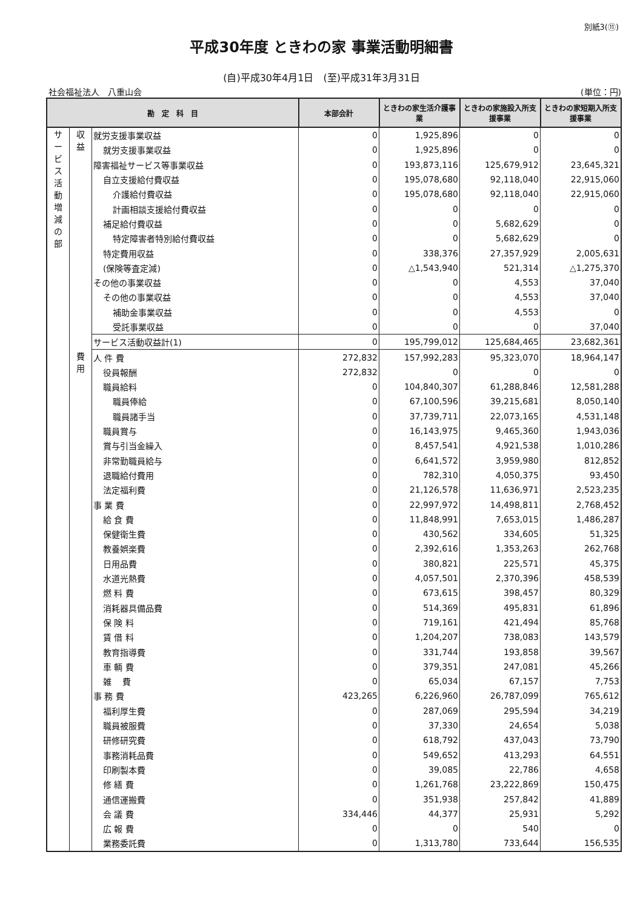別紙3(⑪)
平成30年度 ときわの家 事業活動明細書
(自)平成30年4月1日　(至)平成31年3月31日
社会福祉法人　八重山会 (単位：円)
| 勘 定 科 目 | | | 本部会計 | ときわの家生活介護事業 | ときわの家施設入所支援事業 | ときわの家短期入所支援事業 |
| --- | --- | --- | --- | --- | --- | --- |
| サ ー ビ ス 活 動 増 減 の 部 | 収 益 | 就労支援事業収益 | 0 | 1,925,896 | 0 | 0 |
| | | 就労支援事業収益 | 0 | 1,925,896 | 0 | 0 |
| | | 障害福祉サービス等事業収益 | 0 | 193,873,116 | 125,679,912 | 23,645,321 |
| | | 自立支援給付費収益 | 0 | 195,078,680 | 92,118,040 | 22,915,060 |
| | | 介護給付費収益 | 0 | 195,078,680 | 92,118,040 | 22,915,060 |
| | | 計画相談支援給付費収益 | 0 | 0 | 0 | 0 |
| | | 補足給付費収益 | 0 | 0 | 5,682,629 | 0 |
| | | 特定障害者特別給付費収益 | 0 | 0 | 5,682,629 | 0 |
| | | 特定費用収益 | 0 | 338,376 | 27,357,929 | 2,005,631 |
| | | (保険等査定減) | 0 | △1,543,940 | 521,314 | △1,275,370 |
| | | その他の事業収益 | 0 | 0 | 4,553 | 37,040 |
| | | その他の事業収益 | 0 | 0 | 4,553 | 37,040 |
| | | 補助金事業収益 | 0 | 0 | 4,553 | 0 |
| | | 受託事業収益 | 0 | 0 | 0 | 37,040 |
| | | サービス活動収益計(1) | 0 | 195,799,012 | 125,684,465 | 23,682,361 |
| | 費 用 | 人 件 費 | 272,832 | 157,992,283 | 95,323,070 | 18,964,147 |
| | | 役員報酬 | 272,832 | 0 | 0 | 0 |
| | | 職員給料 | 0 | 104,840,307 | 61,288,846 | 12,581,288 |
| | | 職員俸給 | 0 | 67,100,596 | 39,215,681 | 8,050,140 |
| | | 職員諸手当 | 0 | 37,739,711 | 22,073,165 | 4,531,148 |
| | | 職員賞与 | 0 | 16,143,975 | 9,465,360 | 1,943,036 |
| | | 賞与引当金繰入 | 0 | 8,457,541 | 4,921,538 | 1,010,286 |
| | | 非常勤職員給与 | 0 | 6,641,572 | 3,959,980 | 812,852 |
| | | 退職給付費用 | 0 | 782,310 | 4,050,375 | 93,450 |
| | | 法定福利費 | 0 | 21,126,578 | 11,636,971 | 2,523,235 |
| | | 事 業 費 | 0 | 22,997,972 | 14,498,811 | 2,768,452 |
| | | 給 食 費 | 0 | 11,848,991 | 7,653,015 | 1,486,287 |
| | | 保健衛生費 | 0 | 430,562 | 334,605 | 51,325 |
| | | 教養娯楽費 | 0 | 2,392,616 | 1,353,263 | 262,768 |
| | | 日用品費 | 0 | 380,821 | 225,571 | 45,375 |
| | | 水道光熱費 | 0 | 4,057,501 | 2,370,396 | 458,539 |
| | | 燃 料 費 | 0 | 673,615 | 398,457 | 80,329 |
| | | 消耗器具備品費 | 0 | 514,369 | 495,831 | 61,896 |
| | | 保 険 料 | 0 | 719,161 | 421,494 | 85,768 |
| | | 賃 借 料 | 0 | 1,204,207 | 738,083 | 143,579 |
| | | 教育指導費 | 0 | 331,744 | 193,858 | 39,567 |
| | | 車 輌 費 | 0 | 379,351 | 247,081 | 45,266 |
| | | 雑 費 | 0 | 65,034 | 67,157 | 7,753 |
| | | 事 務 費 | 423,265 | 6,226,960 | 26,787,099 | 765,612 |
| | | 福利厚生費 | 0 | 287,069 | 295,594 | 34,219 |
| | | 職員被服費 | 0 | 37,330 | 24,654 | 5,038 |
| | | 研修研究費 | 0 | 618,792 | 437,043 | 73,790 |
| | | 事務消耗品費 | 0 | 549,652 | 413,293 | 64,551 |
| | | 印刷製本費 | 0 | 39,085 | 22,786 | 4,658 |
| | | 修 繕 費 | 0 | 1,261,768 | 23,222,869 | 150,475 |
| | | 通信運搬費 | 0 | 351,938 | 257,842 | 41,889 |
| | | 会 議 費 | 334,446 | 44,377 | 25,931 | 5,292 |
| | | 広 報 費 | 0 | 0 | 540 | 0 |
| | | 業務委託費 | 0 | 1,313,780 | 733,644 | 156,535 |